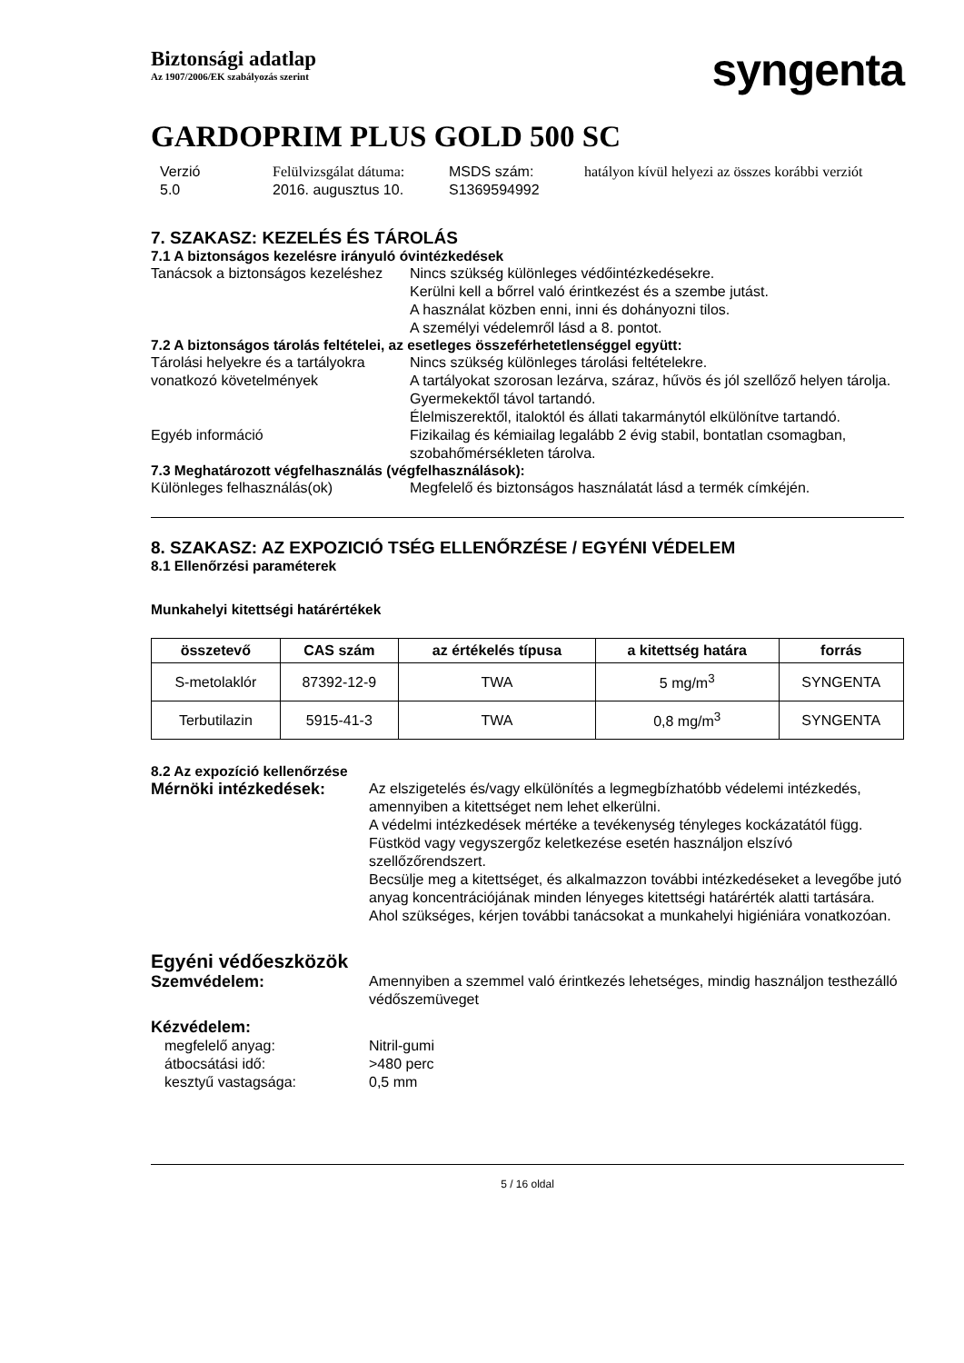Biztonsági adatlap
Az 1907/2006/EK szabályozás szerint
syngenta
GARDOPRIM PLUS GOLD 500 SC
Verzió
5.0
Felülvizsgálat dátuma:
2016. augusztus 10.
MSDS szám:
S1369594992
hatályon kívül helyezi az összes korábbi verziót
7. SZAKASZ: KEZELÉS ÉS TÁROLÁS
7.1 A biztonságos kezelésre irányuló óvintézkedések
Tanácsok a biztonságos kezeléshez
Nincs szükség különleges védőintézkedésekre.
Kerülni kell a bőrrel való érintkezést és a szembe jutást.
A használat közben enni, inni és dohányozni tilos.
A személyi védelemről lásd a 8. pontot.
7.2 A biztonságos tárolás feltételei, az esetleges összeférhetetlenséggel együtt:
Tárolási helyekre és a tartályokra vonatkozó követelmények
Nincs szükség különleges tárolási feltételekre.
A tartályokat szorosan lezárva, száraz, hűvös és jól szellőző helyen tárolja.
Gyermekektől távol tartandó.
Élelmiszerektől, italoktól és állati takarmánytól elkülönítve tartandó.
Egyéb információ Fizikailag és kémiailag legalább 2 évig stabil, bontatlan csomagban, szobahőmérsékleten tárolva.
7.3 Meghatározott végfelhasználás (végfelhasználások):
Különleges felhasználás(ok) Megfelelő és biztonságos használatát lásd a termék címkéjén.
8. SZAKASZ: AZ EXPOZICIÓ TSÉG ELLENŐRZÉSE / EGYÉNI VÉDELEM
8.1 Ellenőrzési paraméterek
Munkahelyi kitettségi határértékek
| összetevő | CAS szám | az értékelés típusa | a kitettség határa | forrás |
| --- | --- | --- | --- | --- |
| S-metolaklór | 87392-12-9 | TWA | 5 mg/m<sup>3</sup> | SYNGENTA |
| Terbutilazin | 5915-41-3 | TWA | 0,8 mg/m<sup>3</sup> | SYNGENTA |
8.2 Az expozíció kellenőrzése
Mérnöki intézkedések: Az elszigetelés és/vagy elkülönítés a legmegbízhatóbb védelemi intézkedés, amennyiben a kitettséget nem lehet elkerülni.
A védelmi intézkedések mértéke a tevékenység tényleges kockázatától függ.
Füstköd vagy vegyszergőz keletkezése esetén használjon elszívó szellőzőrendszert.
Becsülje meg a kitettséget, és alkalmazzon további intézkedéseket a levegőbe jutó anyag koncentrációjának minden lényeges kitettségi határérték alatti tartására. Ahol szükséges, kérjen további tanácsokat a munkahelyi higiéniára vonatkozóan.
Egyéni védőeszközök
Szemvédelem: Amennyiben a szemmel való érintkezés lehetséges, mindig használjon testhezálló védőszemüveget
Kézvédelem:
megfelelő anyag: Nitril-gumi
átbocsátási idő: >480 perc
kesztyű vastagsága: 0,5 mm
5 / 16 oldal